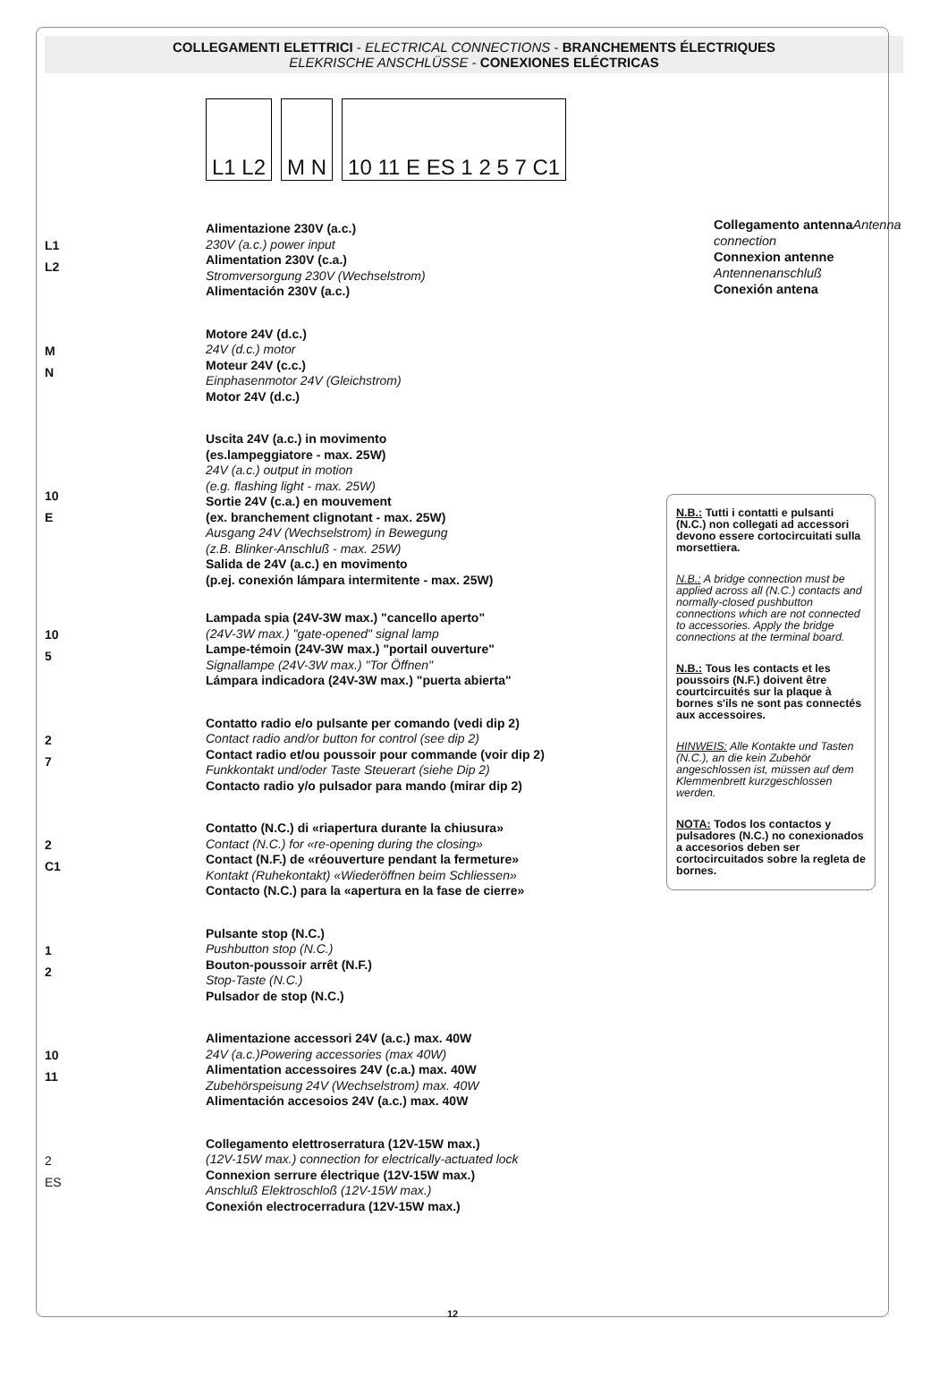COLLEGAMENTI ELETTRICI - ELECTRICAL CONNECTIONS - BRANCHEMENTS ÉLECTRIQUES
ELEKRISCHE ANSCHLÜSSE - CONEXIONES ELÉCTRICAS
L1 L2 M N 10 11 E ES 1 2 5 7 C1
Collegamento antenna Antenna connection
Connexion antenne
Antennenanschluß
Conexión antena
L1
L2
Alimentazione 230V (a.c.)
230V (a.c.) power input
Alimentation 230V (c.a.)
Stromversorgung 230V (Wechselstrom)
Alimentación 230V (a.c.)
M
N
Motore 24V (d.c.)
24V (d.c.) motor
Moteur 24V (c.c.)
Einphasenmotor 24V (Gleichstrom)
Motor 24V (d.c.)
10
E
Uscita 24V (a.c.) in movimento
(es.lampeggiatore - max. 25W)
24V (a.c.) output in motion
(e.g. flashing light - max. 25W)
Sortie 24V (c.a.) en mouvement
(ex. branchement clignotant - max. 25W)
Ausgang 24V (Wechselstrom) in Bewegung
(z.B. Blinker-Anschluß - max. 25W)
Salida de 24V (a.c.) en movimento
(p.ej. conexión lámpara intermitente - max. 25W)
10
5
Lampada spia (24V-3W max.) "cancello aperto"
(24V-3W max.) "gate-opened" signal lamp
Lampe-témoin (24V-3W max.) "portail ouverture"
Signallampe (24V-3W max.) "Tor Öffnen"
Lámpara indicadora (24V-3W max.) "puerta abierta"
2
7
Contatto radio e/o pulsante per comando (vedi dip 2)
Contact radio and/or button for control (see dip 2)
Contact radio et/ou poussoir pour commande (voir dip 2)
Funkkontakt und/oder Taste Steuerart (siehe Dip 2)
Contacto radio y/o pulsador para mando (mirar dip 2)
2
C1
Contatto (N.C.) di «riapertura durante la chiusura»
Contact (N.C.) for «re-opening during the closing»
Contact (N.F.) de «réouverture pendant la fermeture»
Kontakt (Ruhekontakt) «Wiederöffnen beim Schliessen»
Contacto (N.C.) para la «apertura en la fase de cierre»
1
2
Pulsante stop (N.C.)
Pushbutton stop (N.C.)
Bouton-poussoir arrêt (N.F.)
Stop-Taste (N.C.)
Pulsador de stop (N.C.)
10
11
Alimentazione accessori 24V (a.c.) max. 40W
24V (a.c.)Powering accessories (max 40W)
Alimentation accessoires 24V (c.a.) max. 40W
Zubehörspeisung 24V (Wechselstrom) max. 40W
Alimentación accesoios 24V (a.c.) max. 40W
2
ES
Collegamento elettroserratura (12V-15W max.)
(12V-15W max.) connection for electrically-actuated lock
Connexion serrure électrique (12V-15W max.)
Anschluß Elektroschloß (12V-15W max.)
Conexión electrocerradura (12V-15W max.)
N.B.: Tutti i contatti e pulsanti (N.C.) non collegati ad accessori devono essere cortocircuitati sulla morsettiera.
N.B.: A bridge connection must be applied across all (N.C.) contacts and normally-closed pushbutton connections which are not connected to accessories. Apply the bridge connections at the terminal board.
N.B.: Tous les contacts et les poussoirs (N.F.) doivent être courtcircuités sur la plaque à bornes s'ils ne sont pas connectés aux accessoires.
HINWEIS: Alle Kontakte und Tasten (N.C.), an die kein Zubehör angeschlossen ist, müssen auf dem Klemmenbrett kurzgeschlossen werden.
NOTA: Todos los contactos y pulsadores (N.C.) no conexionados a accesorios deben ser cortocircuitados sobre la regleta de bornes.
12